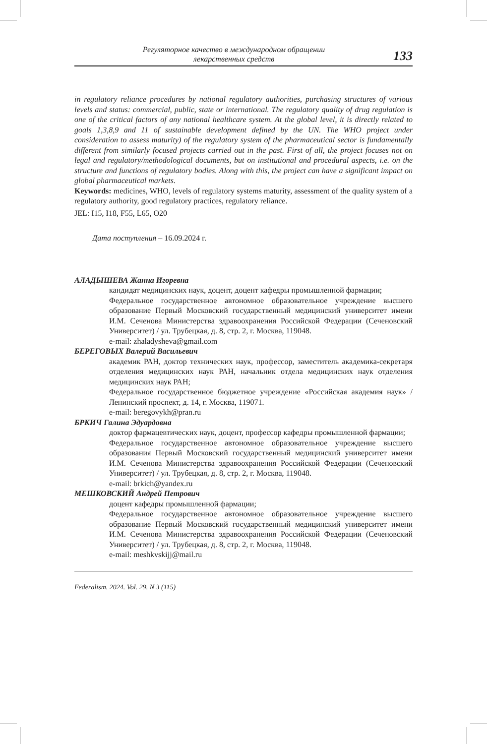Регуляторное качество в международном обращении
лекарственных средств
133
in regulatory reliance procedures by national regulatory authorities, purchasing structures of various levels and status: commercial, public, state or international. The regulatory quality of drug regulation is one of the critical factors of any national healthcare system. At the global level, it is directly related to goals 1,3,8,9 and 11 of sustainable development defined by the UN. The WHO project under consideration to assess maturity) of the regulatory system of the pharmaceutical sector is fundamentally different from similarly focused projects carried out in the past. First of all, the project focuses not on legal and regulatory/methodological documents, but on institutional and procedural aspects, i.e. on the structure and functions of regulatory bodies. Along with this, the project can have a significant impact on global pharmaceutical markets.
Keywords: medicines, WHO, levels of regulatory systems maturity, assessment of the quality system of a regulatory authority, good regulatory practices, regulatory reliance.
JEL: I15, I18, F55, L65, O20
Дата поступления – 16.09.2024 г.
АЛАДЫШЕВА Жанна Игоревна
кандидат медицинских наук, доцент, доцент кафедры промышленной фармации;
Федеральное государственное автономное образовательное учреждение высшего образование Первый Московский государственный медицинский университет имени И.М. Сеченова Министерства здравоохранения Российской Федерации (Сеченовский Университет) / ул. Трубецкая, д. 8, стр. 2, г. Москва, 119048.
e-mail: zhaladysheva@gmail.com
БЕРЕГОВЫХ Валерий Васильевич
академик РАН, доктор технических наук, профессор, заместитель академика-секретаря отделения медицинских наук РАН, начальник отдела медицинских наук отделения медицинских наук РАН;
Федеральное государственное бюджетное учреждение «Российская академия наук» / Ленинский проспект, д. 14, г. Москва, 119071.
e-mail: beregovykh@pran.ru
БРКИЧ Галина Эдуардовна
доктор фармацевтических наук, доцент, профессор кафедры промышленной фармации;
Федеральное государственное автономное образовательное учреждение высшего образования Первый Московский государственный медицинский университет имени И.М. Сеченова Министерства здравоохранения Российской Федерации (Сеченовский Университет) / ул. Трубецкая, д. 8, стр. 2, г. Москва, 119048.
e-mail: brkich@yandex.ru
МЕШКОВСКИЙ Андрей Петрович
доцент кафедры промышленной фармации;
Федеральное государственное автономное образовательное учреждение высшего образование Первый Московский государственный медицинский университет имени И.М. Сеченова Министерства здравоохранения Российской Федерации (Сеченовский Университет) / ул. Трубецкая, д. 8, стр. 2, г. Москва, 119048.
e-mail: meshkvskijj@mail.ru
Federalism. 2024. Vol. 29. N 3 (115)